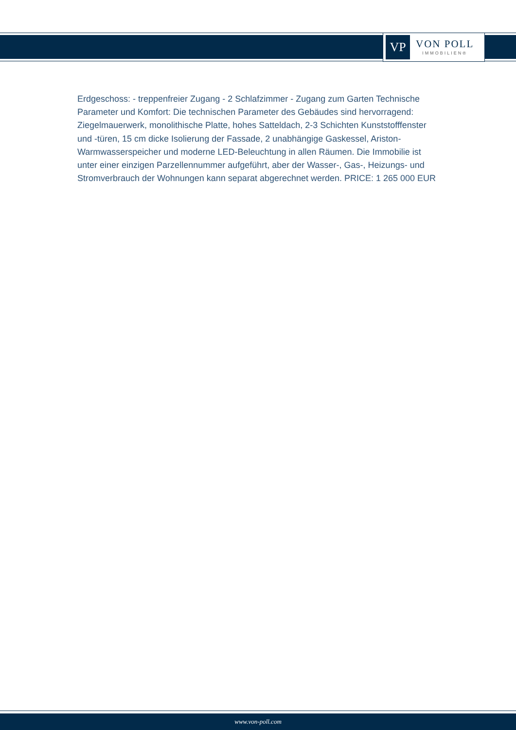VP
VON POLL
IMMOBILIEN®
Erdgeschoss: - treppenfreier Zugang - 2 Schlafzimmer - Zugang zum Garten Technische Parameter und Komfort: Die technischen Parameter des Gebäudes sind hervorragend: Ziegelmauerwerk, monolithische Platte, hohes Satteldach, 2-3 Schichten Kunststofffenster und -türen, 15 cm dicke Isolierung der Fassade, 2 unabhängige Gaskessel, Ariston-Warmwasserspeicher und moderne LED-Beleuchtung in allen Räumen. Die Immobilie ist unter einer einzigen Parzellennummer aufgeführt, aber der Wasser-, Gas-, Heizungs- und Stromverbrauch der Wohnungen kann separat abgerechnet werden. PRICE: 1 265 000 EUR
www.von-poll.com